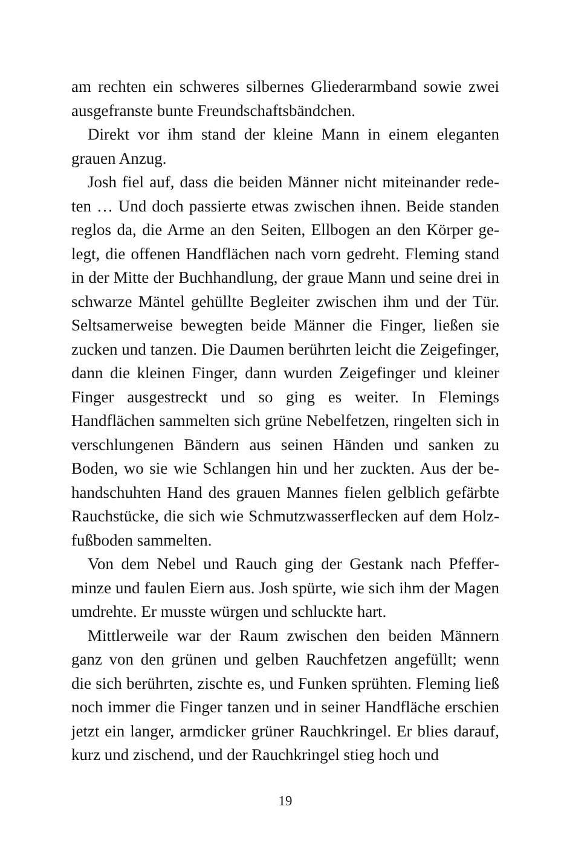am rechten ein schweres silbernes Gliederarmband sowie zwei ausgefranste bunte Freundschaftsbändchen.
Direkt vor ihm stand der kleine Mann in einem eleganten grauen Anzug.
Josh fiel auf, dass die beiden Männer nicht miteinander rede­ten … Und doch passierte etwas zwischen ihnen. Beide standen reglos da, die Arme an den Seiten, Ellbogen an den Körper ge­legt, die offenen Handflächen nach vorn gedreht. Fleming stand in der Mitte der Buchhandlung, der graue Mann und seine drei in schwarze Mäntel gehüllte Begleiter zwischen ihm und der Tür. Seltsamerweise bewegten beide Männer die Finger, ließen sie zucken und tanzen. Die Daumen berührten leicht die Zeige­finger, dann die kleinen Finger, dann wurden Zeigefinger und kleiner Finger ausgestreckt und so ging es weiter. In Flemings Handflächen sammelten sich grüne Nebelfetzen, ringelten sich in verschlungenen Bändern aus seinen Händen und sanken zu Boden, wo sie wie Schlangen hin und her zuckten. Aus der be­handschuhten Hand des grauen Mannes fielen gelblich gefärbte Rauchstücke, die sich wie Schmutzwasserflecken auf dem Holz­fußboden sammelten.
Von dem Nebel und Rauch ging der Gestank nach Pfeffer­minze und faulen Eiern aus. Josh spürte, wie sich ihm der Ma­gen umdrehte. Er musste würgen und schluckte hart.
Mittlerweile war der Raum zwischen den beiden Männern ganz von den grünen und gelben Rauchfetzen angefüllt; wenn die sich berührten, zischte es, und Funken sprühten. Fleming ließ noch immer die Finger tanzen und in seiner Handfläche er­schien jetzt ein langer, armdicker grüner Rauchkringel. Er blies darauf, kurz und zischend, und der Rauchkringel stieg hoch und
19